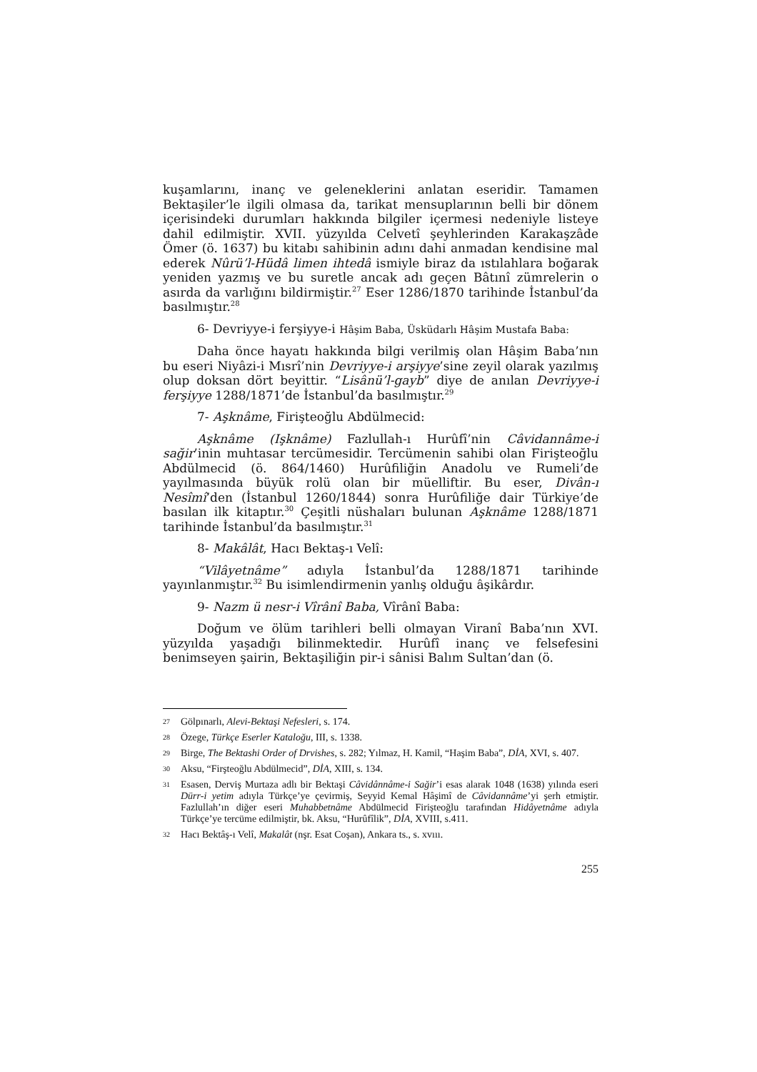kuşamlarını, inanç ve geleneklerini anlatan eseridir. Tamamen Bektaşiler’le ilgili olmasa da, tarikat mensuplarının belli bir dönem içerisindeki durumları hakkında bilgiler içermesi nedeniyle listeye dahil edilmiştir. XVII. yüzyılda Celvetî şeyhlerinden Karakaşzâde Ömer (ö. 1637) bu kitabı sahibinin adını dahi anmadan kendisine mal ederek Nûrü’l-Hüdâ limen ihtedâ ismiyle biraz da ıstılahlara boğarak yeniden yazmış ve bu suretle ancak adı geçen Bâtınî zümrelerin o asırda da varlığını bildirmiştir.<sup>27</sup> Eser 1286/1870 tarihinde İstanbul’da basılmıştır.<sup>28</sup>
6- Devriyye-i ferşiyye-i Hâşim Baba, Üsküdarlı Hâşim Mustafa Baba:
Daha önce hayatı hakkında bilgi verilmiş olan Hâşim Baba’nın bu eseri Niyâzi-i Mısrî’nin Devriyye-i arşiyye’sine zeyil olarak yazılmış olup doksan dört beyittir. “Lisânü’l-gayb” diye de anılan Devriyye-i ferşiyye 1288/1871’de İstanbul’da basılmıştır.<sup>29</sup>
7- Aşknâme, Firişteoğlu Abdülmecid:
Aşknâme (Işknâme) Fazlullah-ı Hurûfî’nin Câvidannâme-i sağir’inin muhtasar tercümesidir. Tercümenin sahibi olan Firişteoğlu Abdülmecid (ö. 864/1460) Hurûfiliğin Anadolu ve Rumeli’de yayılmasında büyük rolü olan bir müelliftir. Bu eser, Divân-ı Nesîmî’den (İstanbul 1260/1844) sonra Hurûfiliğe dair Türkiye’de basılan ilk kitaptır.<sup>30</sup> Çeşitli nüshaları bulunan Aşknâme 1288/1871 tarihinde İstanbul’da basılmıştır.<sup>31</sup>
8- Makâlât, Hacı Bektaş-ı Velî:
“Vilâyetnâme” adıyla İstanbul’da 1288/1871 tarihinde yayınlanmıştır.<sup>32</sup> Bu isimlendirmenin yanlış olduğu âşikârdır.
9- Nazm ü nesr-i Vîrânî Baba, Vîrânî Baba:
Doğum ve ölüm tarihleri belli olmayan Viranî Baba’nın XVI. yüzyılda yaşadığı bilinmektedir. Hurûfî inanç ve felsefesini benimseyen şairin, Bektaşiliğin pir-i sânisi Balım Sultan’dan (ö.
27 Gölpınarlı, Alevi-Bektaşi Nefesleri, s. 174.
28 Özege, Türkçe Eserler Kataloğu, III, s. 1338.
29 Birge, The Bektashi Order of Drvishes, s. 282; Yılmaz, H. Kamil, “Haşim Baba”, DİA, XVI, s. 407.
30 Aksu, “Firşteoğlu Abdülmecid”, DİA, XIII, s. 134.
31 Esasen, Derviş Murtaza adlı bir Bektaşi Câvidânnâme-i Sağir’i esas alarak 1048 (1638) yılında eseri Dürr-i yetim adıyla Türkçe’ye çevirmiş, Seyyid Kemal Hâşimî de Câvidannâme’yi şerh etmiştir. Fazlullah’ın diğer eseri Muhabbetnâme Abdülmecid Firişteoğlu tarafından Hidâyetnâme adıyla Türkçe’ye tercüme edilmiştir, bk. Aksu, “Hurûfîlik”, DİA, XVIII, s.411.
32 Hacı Bektâş-ı Velî, Makalât (nşr. Esat Coşan), Ankara ts., s. xvııı.
255